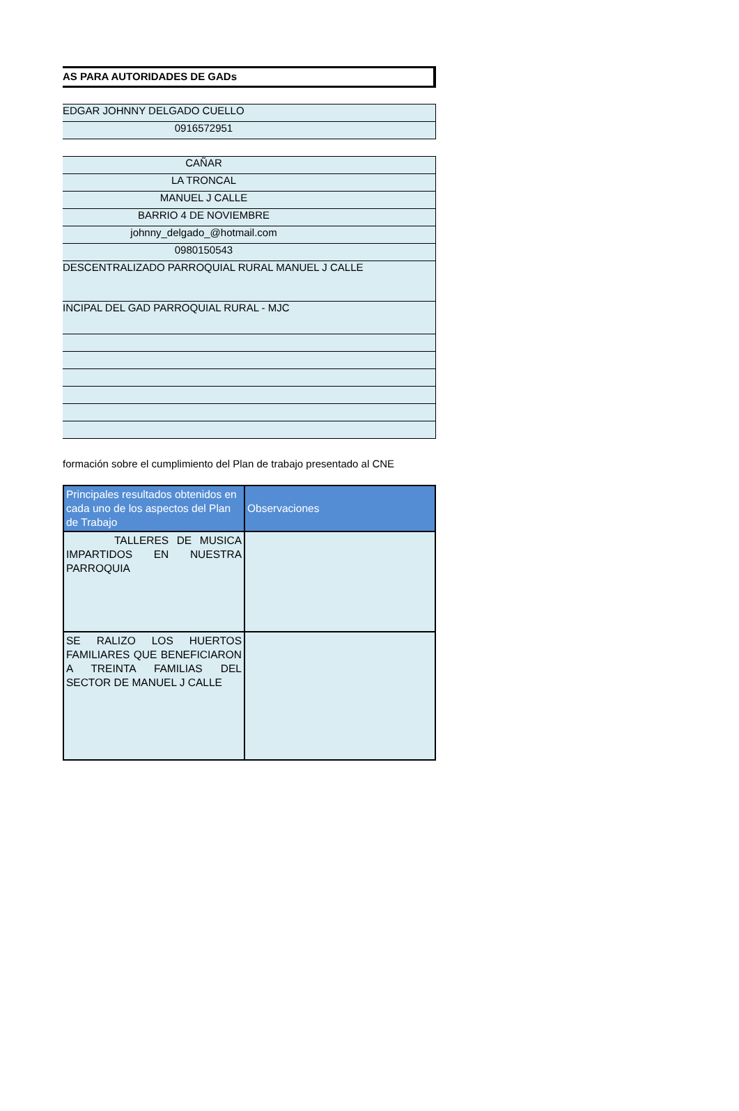AS PARA AUTORIDADES DE GADs
| EDGAR JOHNNY DELGADO CUELLO |
| 0916572951 |
| CAÑAR |
| LA TRONCAL |
| MANUEL J CALLE |
| BARRIO 4 DE NOVIEMBRE |
| johnny_delgado_@hotmail.com |
| 0980150543 |
| DESCENTRALIZADO PARROQUIAL RURAL MANUEL J CALLE |
| INCIPAL DEL GAD PARROQUIAL RURAL - MJC |
formación sobre el cumplimiento del Plan de trabajo presentado al CNE
| Principales resultados obtenidos en cada uno de los aspectos del Plan de Trabajo | Observaciones |
| --- | --- |
| TALLERES DE MUSICA IMPARTIDOS EN NUESTRA PARROQUIA | |
| SE RALIZO LOS HUERTOS FAMILIARES QUE BENEFICIARON A TREINTA FAMILIAS DEL SECTOR DE MANUEL J CALLE | |